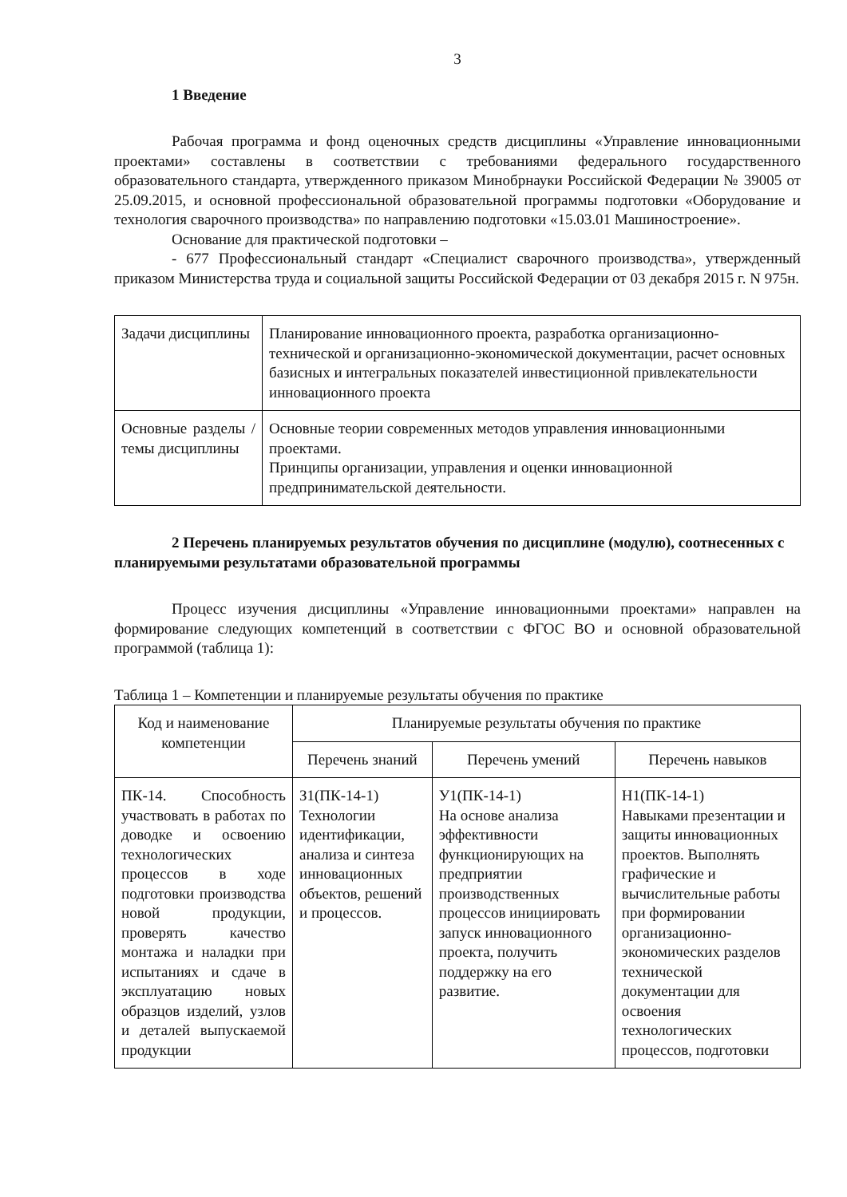3
1 Введение
Рабочая программа и фонд оценочных средств дисциплины «Управление инновационными проектами» составлены в соответствии с требованиями федерального государственного образовательного стандарта, утвержденного приказом Минобрнауки Российской Федерации № 39005 от 25.09.2015, и основной профессиональной образовательной программы подготовки «Оборудование и технология сварочного производства» по направлению подготовки «15.03.01 Машиностроение».
Основание для практической подготовки –
- 677 Профессиональный стандарт «Специалист сварочного производства», утвержденный приказом Министерства труда и социальной защиты Российской Федерации от 03 декабря 2015 г. N 975н.
| Задачи дисциплины | Планирование инновационного проекта, разработка организационно-технической и организационно-экономической документации, расчет основных базисных и интегральных показателей инвестиционной привлекательности инновационного проекта |
| Основные разделы / темы дисциплины | Основные теории современных методов управления инновационными проектами. Принципы организации, управления и оценки инновационной предпринимательской деятельности. |
2 Перечень планируемых результатов обучения по дисциплине (модулю), соотнесенных с планируемыми результатами образовательной программы
Процесс изучения дисциплины «Управление инновационными проектами» направлен на формирование следующих компетенций в соответствии с ФГОС ВО и основной образовательной программой (таблица 1):
Таблица 1 – Компетенции и планируемые результаты обучения по практике
| Код и наименование компетенции | Планируемые результаты обучения по практике | | |
| --- | --- | --- | --- |
| | Перечень знаний | Перечень умений | Перечень навыков |
| ПК-14. Способность участвовать в работах по доводке и освоению технологических процессов в ходе подготовки производства новой продукции, проверять качество монтажа и наладки при испытаниях и сдаче в эксплуатацию новых образцов изделий, узлов и деталей выпускаемой продукции | З1(ПК-14-1) Технологии идентификации, анализа и синтеза инновационных объектов, решений и процессов. | У1(ПК-14-1) На основе анализа эффективности функционирующих на предприятии производственных процессов инициировать запуск инновационного проекта, получить поддержку на его развитие. | Н1(ПК-14-1) Навыками презентации и защиты инновационных проектов. Выполнять графические и вычислительные работы при формировании организационно-экономических разделов технической документации для освоения технологических процессов, подготовки |